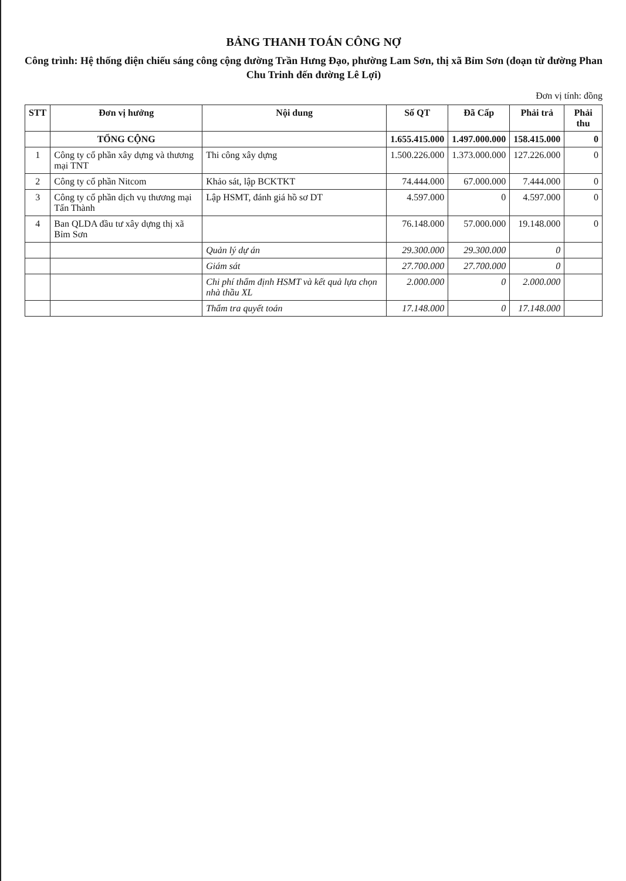BẢNG THANH TOÁN CÔNG NỢ
Công trình: Hệ thống điện chiếu sáng công cộng đường Trần Hưng Đạo, phường Lam Sơn, thị xã Bỉm Sơn (đoạn từ đường Phan Chu Trinh đến đường Lê Lợi)
Đơn vị tính: đồng
| STT | Đơn vị hưởng | Nội dung | Số QT | Đã Cấp | Phải trả | Phải thu |
| --- | --- | --- | --- | --- | --- | --- |
| | TỔNG CỘNG | | 1.655.415.000 | 1.497.000.000 | 158.415.000 | 0 |
| 1 | Công ty cổ phần xây dựng và thương mại TNT | Thi công xây dựng | 1.500.226.000 | 1.373.000.000 | 127.226.000 | 0 |
| 2 | Công ty cổ phần Nitcom | Khảo sát, lập BCKTKT | 74.444.000 | 67.000.000 | 7.444.000 | 0 |
| 3 | Công ty cổ phần dịch vụ thương mại Tấn Thành | Lập HSMT, đánh giá hồ sơ DT | 4.597.000 | 0 | 4.597.000 | 0 |
| 4 | Ban QLDA đầu tư xây dựng thị xã Bỉm Sơn | | 76.148.000 | 57.000.000 | 19.148.000 | 0 |
| | | Quản lý dự án | 29.300.000 | 29.300.000 | 0 | |
| | | Giám sát | 27.700.000 | 27.700.000 | 0 | |
| | | Chi phí thẩm định HSMT và kết quả lựa chọn nhà thầu XL | 2.000.000 | 0 | 2.000.000 | |
| | | Thẩm tra quyết toán | 17.148.000 | 0 | 17.148.000 | |